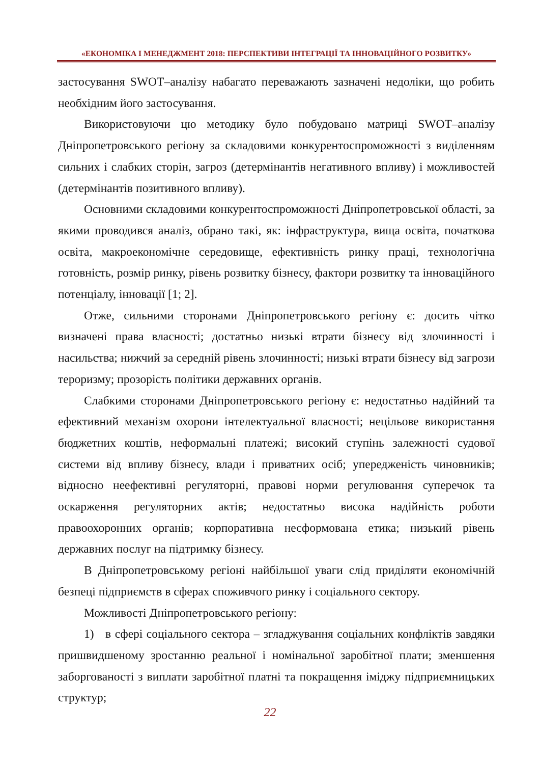«ЕКОНОМІКА І МЕНЕДЖМЕНТ 2018: ПЕРСПЕКТИВИ ІНТЕГРАЦІЇ ТА ІННОВАЦІЙНОГО РОЗВИТКУ»
застосування SWOT–аналізу набагато переважають зазначені недоліки, що робить необхідним його застосування.
Використовуючи цю методику було побудовано матриці SWOT–аналізу Дніпропетровського регіону за складовими конкурентоспроможності з виділенням сильних і слабких сторін, загроз (детермінантів негативного впливу) і можливостей (детермінантів позитивного впливу).
Основними складовими конкурентоспроможності Дніпропетровської області, за якими проводився аналіз, обрано такі, як: інфраструктура, вища освіта, початкова освіта, макроекономічне середовище, ефективність ринку праці, технологічна готовність, розмір ринку, рівень розвитку бізнесу, фактори розвитку та інноваційного потенціалу, інновації [1; 2].
Отже, сильними сторонами Дніпропетровського регіону є: досить чітко визначені права власності; достатньо низькі втрати бізнесу від злочинності і насильства; нижчий за середній рівень злочинності; низькі втрати бізнесу від загрози тероризму; прозорість політики державних органів.
Слабкими сторонами Дніпропетровського регіону є: недостатньо надійний та ефективний механізм охорони інтелектуальної власності; нецільове використання бюджетних коштів, неформальні платежі; високий ступінь залежності судової системи від впливу бізнесу, влади і приватних осіб; упередженість чиновників; відносно неефективні регуляторні, правові норми регулювання суперечок та оскарження регуляторних актів; недостатньо висока надійність роботи правоохоронних органів; корпоративна несформована етика; низький рівень державних послуг на підтримку бізнесу.
В Дніпропетровському регіоні найбільшої уваги слід приділяти економічній безпеці підприємств в сферах споживчого ринку і соціального сектору.
Можливості Дніпропетровського регіону:
1) в сфері соціального сектора – згладжування соціальних конфліктів завдяки пришвидшеному зростанню реальної і номінальної заробітної плати; зменшення заборгованості з виплати заробітної платні та покращення іміджу підприємницьких структур;
22